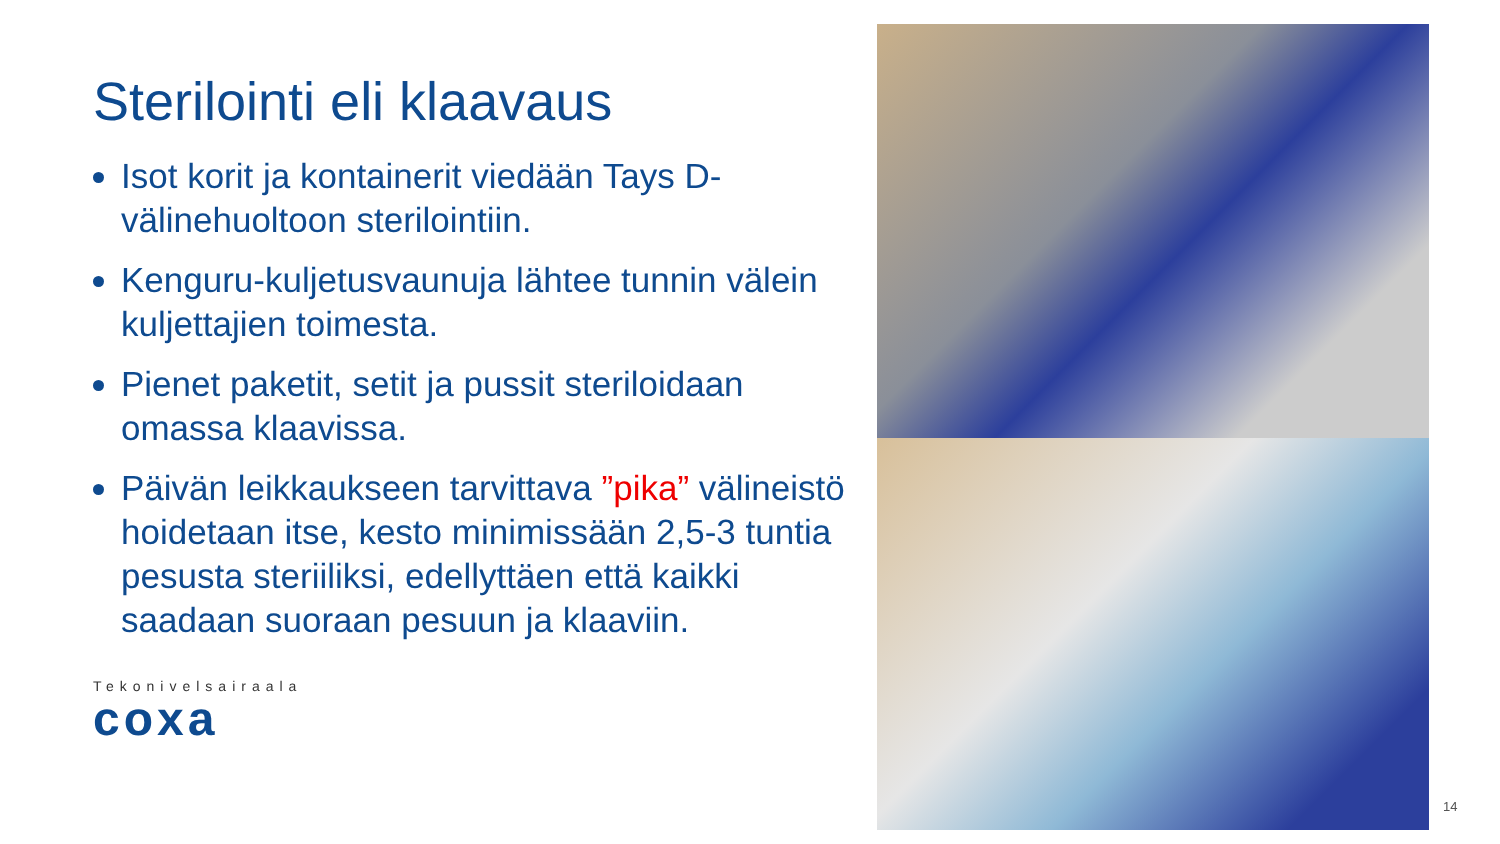Sterilointi eli klaavaus
Isot korit ja kontainerit viedään Tays D-välinehuoltoon sterilointiin.
Kenguru-kuljetusvaunuja lähtee tunnin välein kuljettajien toimesta.
Pienet paketit, setit ja pussit steriloidaan omassa klaavissa.
Päivän leikkaukseen tarvittava ”pika” välineistö hoidetaan itse, kesto minimissään 2,5-3 tuntia pesusta steriiliksi, edellyttäen että kaikki saadaan suoraan pesuun ja klaaviin.
Tekonivelsairaala
coxa
14